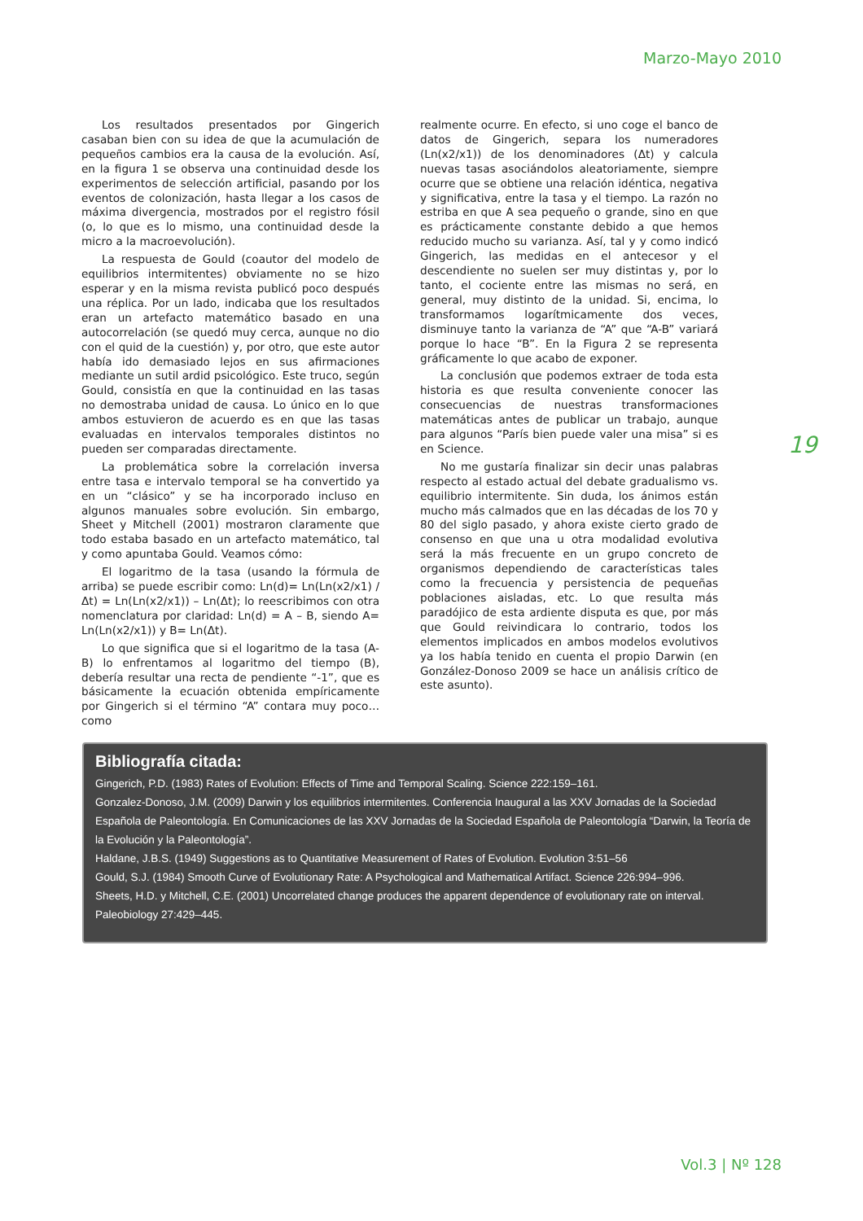Marzo-Mayo 2010
Los resultados presentados por Gingerich casaban bien con su idea de que la acumulación de pequeños cambios era la causa de la evolución. Así, en la figura 1 se observa una continuidad desde los experimentos de selección artificial, pasando por los eventos de colonización, hasta llegar a los casos de máxima divergencia, mostrados por el registro fósil (o, lo que es lo mismo, una continuidad desde la micro a la macroevolución).
La respuesta de Gould (coautor del modelo de equilibrios intermitentes) obviamente no se hizo esperar y en la misma revista publicó poco después una réplica. Por un lado, indicaba que los resultados eran un artefacto matemático basado en una autocorrelación (se quedó muy cerca, aunque no dio con el quid de la cuestión) y, por otro, que este autor había ido demasiado lejos en sus afirmaciones mediante un sutil ardid psicológico. Este truco, según Gould, consistía en que la continuidad en las tasas no demostraba unidad de causa. Lo único en lo que ambos estuvieron de acuerdo es en que las tasas evaluadas en intervalos temporales distintos no pueden ser comparadas directamente.
La problemática sobre la correlación inversa entre tasa e intervalo temporal se ha convertido ya en un “clásico” y se ha incorporado incluso en algunos manuales sobre evolución. Sin embargo, Sheet y Mitchell (2001) mostraron claramente que todo estaba basado en un artefacto matemático, tal y como apuntaba Gould. Veamos cómo:
El logaritmo de la tasa (usando la fórmula de arriba) se puede escribir como: Ln(d)= Ln(Ln(x2/x1) / Δt) = Ln(Ln(x2/x1)) – Ln(Δt); lo reescribimos con otra nomenclatura por claridad: Ln(d) = A – B, siendo A= Ln(Ln(x2/x1)) y B= Ln(Δt).
Lo que significa que si el logaritmo de la tasa (A-B) lo enfrentamos al logaritmo del tiempo (B), debería resultar una recta de pendiente “-1”, que es básicamente la ecuación obtenida empíricamente por Gingerich si el término “A” contara muy poco… como
realmente ocurre. En efecto, si uno coge el banco de datos de Gingerich, separa los numeradores (Ln(x2/x1)) de los denominadores (Δt) y calcula nuevas tasas asociándolos aleatoriamente, siempre ocurre que se obtiene una relación idéntica, negativa y significativa, entre la tasa y el tiempo. La razón no estriba en que A sea pequeño o grande, sino en que es prácticamente constante debido a que hemos reducido mucho su varianza. Así, tal y y como indicó Gingerich, las medidas en el antecesor y el descendiente no suelen ser muy distintas y, por lo tanto, el cociente entre las mismas no será, en general, muy distinto de la unidad. Si, encima, lo transformamos logarítmicamente dos veces, disminuye tanto la varianza de “A” que “A-B” variará porque lo hace “B”. En la Figura 2 se representa gráficamente lo que acabo de exponer.
La conclusión que podemos extraer de toda esta historia es que resulta conveniente conocer las consecuencias de nuestras transformaciones matemáticas antes de publicar un trabajo, aunque para algunos “París bien puede valer una misa” si es en Science.
No me gustaría finalizar sin decir unas palabras respecto al estado actual del debate gradualismo vs. equilibrio intermitente. Sin duda, los ánimos están mucho más calmados que en las décadas de los 70 y 80 del siglo pasado, y ahora existe cierto grado de consenso en que una u otra modalidad evolutiva será la más frecuente en un grupo concreto de organismos dependiendo de características tales como la frecuencia y persistencia de pequeñas poblaciones aisladas, etc. Lo que resulta más paradójico de esta ardiente disputa es que, por más que Gould reivindicara lo contrario, todos los elementos implicados en ambos modelos evolutivos ya los había tenido en cuenta el propio Darwin (en González-Donoso 2009 se hace un análisis crítico de este asunto).
19
Bibliografía citada:
Gingerich, P.D. (1983) Rates of Evolution: Effects of Time and Temporal Scaling. Science 222:159–161.
Gonzalez-Donoso, J.M. (2009) Darwin y los equilibrios intermitentes. Conferencia Inaugural a las XXV Jornadas de la Sociedad Española de Paleontología. En Comunicaciones de las XXV Jornadas de la Sociedad Española de Paleontología “Darwin, la Teoría de la Evolución y la Paleontología”.
Haldane, J.B.S. (1949) Suggestions as to Quantitative Measurement of Rates of Evolution. Evolution 3:51–56
Gould, S.J. (1984) Smooth Curve of Evolutionary Rate: A Psychological and Mathematical Artifact. Science 226:994–996.
Sheets, H.D. y Mitchell, C.E. (2001) Uncorrelated change produces the apparent dependence of evolutionary rate on interval. Paleobiology 27:429–445.
Vol.3 | Nº 128